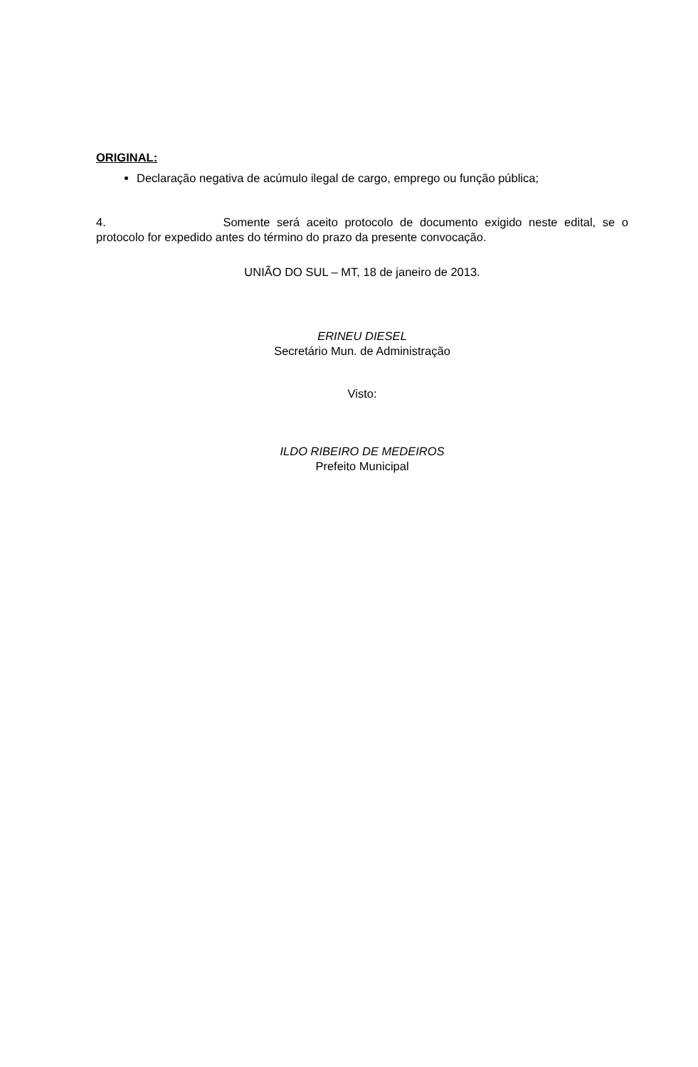ORIGINAL:
Declaração negativa de acúmulo ilegal de cargo, emprego ou função pública;
4. Somente será aceito protocolo de documento exigido neste edital, se o protocolo for expedido antes do término do prazo da presente convocação.
UNIÃO DO SUL – MT, 18 de janeiro de 2013.
ERINEU DIESEL
Secretário Mun. de Administração
Visto:
ILDO RIBEIRO DE MEDEIROS
Prefeito Municipal